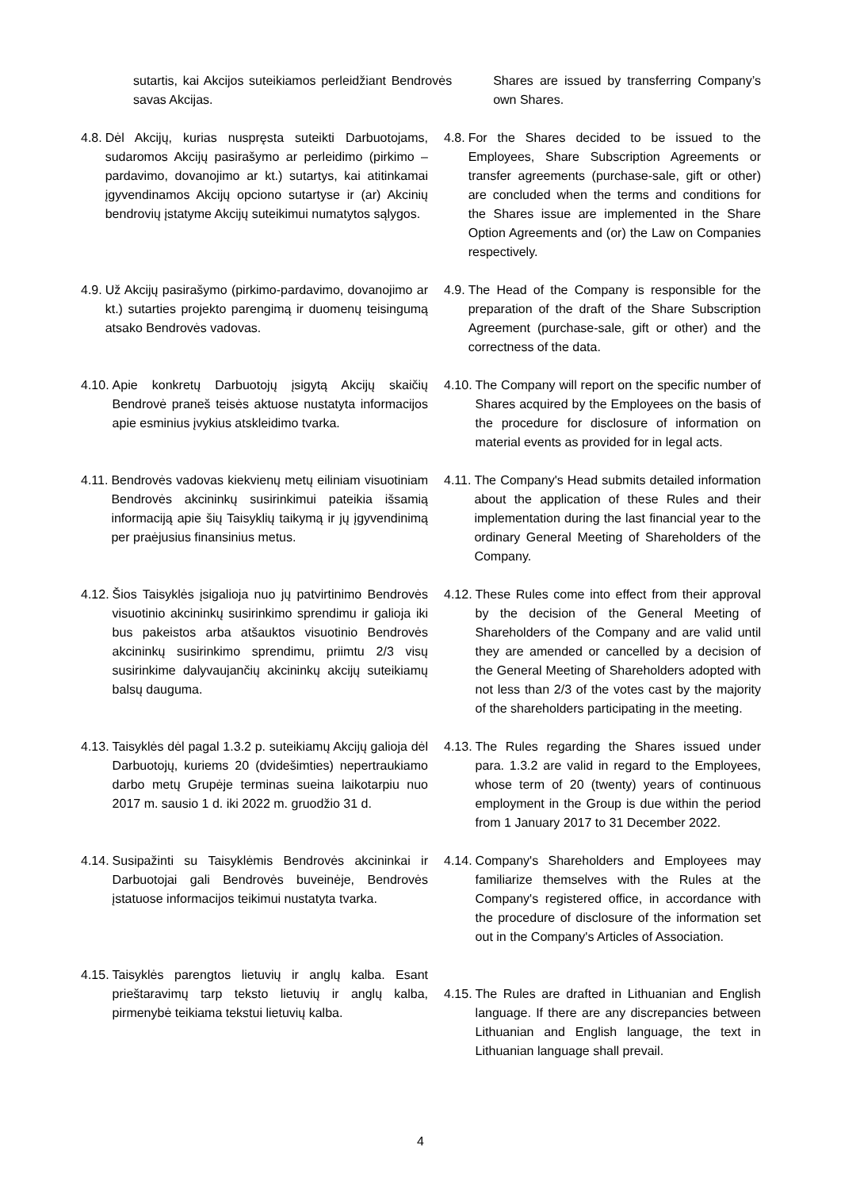sutartis, kai Akcijos suteikiamos perleidžiant Bendrovės savas Akcijas.
Shares are issued by transferring Company’s own Shares.
4.8. Dėl Akcijų, kurias nuspręsta suteikti Darbuotojams, sudaromos Akcijų pasirašymo ar perleidimo (pirkimo – pardavimo, dovanojimo ar kt.) sutartys, kai atitinkamai įgyvendinamos Akcijų opciono sutartyse ir (ar) Akcinių bendrovių įstatyme Akcijų suteikimui numatytos sąlygos.
4.8. For the Shares decided to be issued to the Employees, Share Subscription Agreements or transfer agreements (purchase-sale, gift or other) are concluded when the terms and conditions for the Shares issue are implemented in the Share Option Agreements and (or) the Law on Companies respectively.
4.9. Už Akcijų pasirašymo (pirkimo-pardavimo, dovanojimo ar kt.) sutarties projekto parengimą ir duomenų teisingumą atsako Bendrovės vadovas.
4.9. The Head of the Company is responsible for the preparation of the draft of the Share Subscription Agreement (purchase-sale, gift or other) and the correctness of the data.
4.10. Apie konkretų Darbuotojų įsigytą Akcijų skaičių Bendrovė praneš teisės aktuose nustatyta informacijos apie esminius įvykius atskleidimo tvarka.
4.10. The Company will report on the specific number of Shares acquired by the Employees on the basis of the procedure for disclosure of information on material events as provided for in legal acts.
4.11. Bendrovės vadovas kiekvienų metų eiliniam visuotiniam Bendrovės akcininkų susirinkimui pateikia išsamią informaciją apie šių Taisyklių taikymą ir jų įgyvendinimą per praėjusius finansinius metus.
4.11. The Company's Head submits detailed information about the application of these Rules and their implementation during the last financial year to the ordinary General Meeting of Shareholders of the Company.
4.12. Šios Taisyklės įsigalioja nuo jų patvirtinimo Bendrovės visuotinio akcininkų susirinkimo sprendimu ir galioja iki bus pakeistos arba atšauktos visuotinio Bendrovės akcininkų susirinkimo sprendimu, priimtu 2/3 visų susirinkime dalyvaujančių akcininkų akcijų suteikiamų balsų dauguma.
4.12. These Rules come into effect from their approval by the decision of the General Meeting of Shareholders of the Company and are valid until they are amended or cancelled by a decision of the General Meeting of Shareholders adopted with not less than 2/3 of the votes cast by the majority of the shareholders participating in the meeting.
4.13. Taisyklės dėl pagal 1.3.2 p. suteikiamų Akcijų galioja dėl Darbuotojų, kuriems 20 (dvidešimties) nepertraukiamo darbo metų Grupėje terminas sueina laikotarpiu nuo 2017 m. sausio 1 d. iki 2022 m. gruodžio 31 d.
4.13. The Rules regarding the Shares issued under para. 1.3.2 are valid in regard to the Employees, whose term of 20 (twenty) years of continuous employment in the Group is due within the period from 1 January 2017 to 31 December 2022.
4.14. Susipažinti su Taisyklėmis Bendrovės akcininkai ir Darbuotojai gali Bendrovės buveinėje, Bendrovės įstatuose informacijos teikimui nustatyta tvarka.
4.14. Company's Shareholders and Employees may familiarize themselves with the Rules at the Company's registered office, in accordance with the procedure of disclosure of the information set out in the Company's Articles of Association.
4.15. Taisyklės parengtos lietuvių ir anglų kalba. Esant prieštaravimų tarp teksto lietuvių ir anglų kalba, pirmenybė teikiama tekstui lietuvių kalba.
4.15. The Rules are drafted in Lithuanian and English language. If there are any discrepancies between Lithuanian and English language, the text in Lithuanian language shall prevail.
4